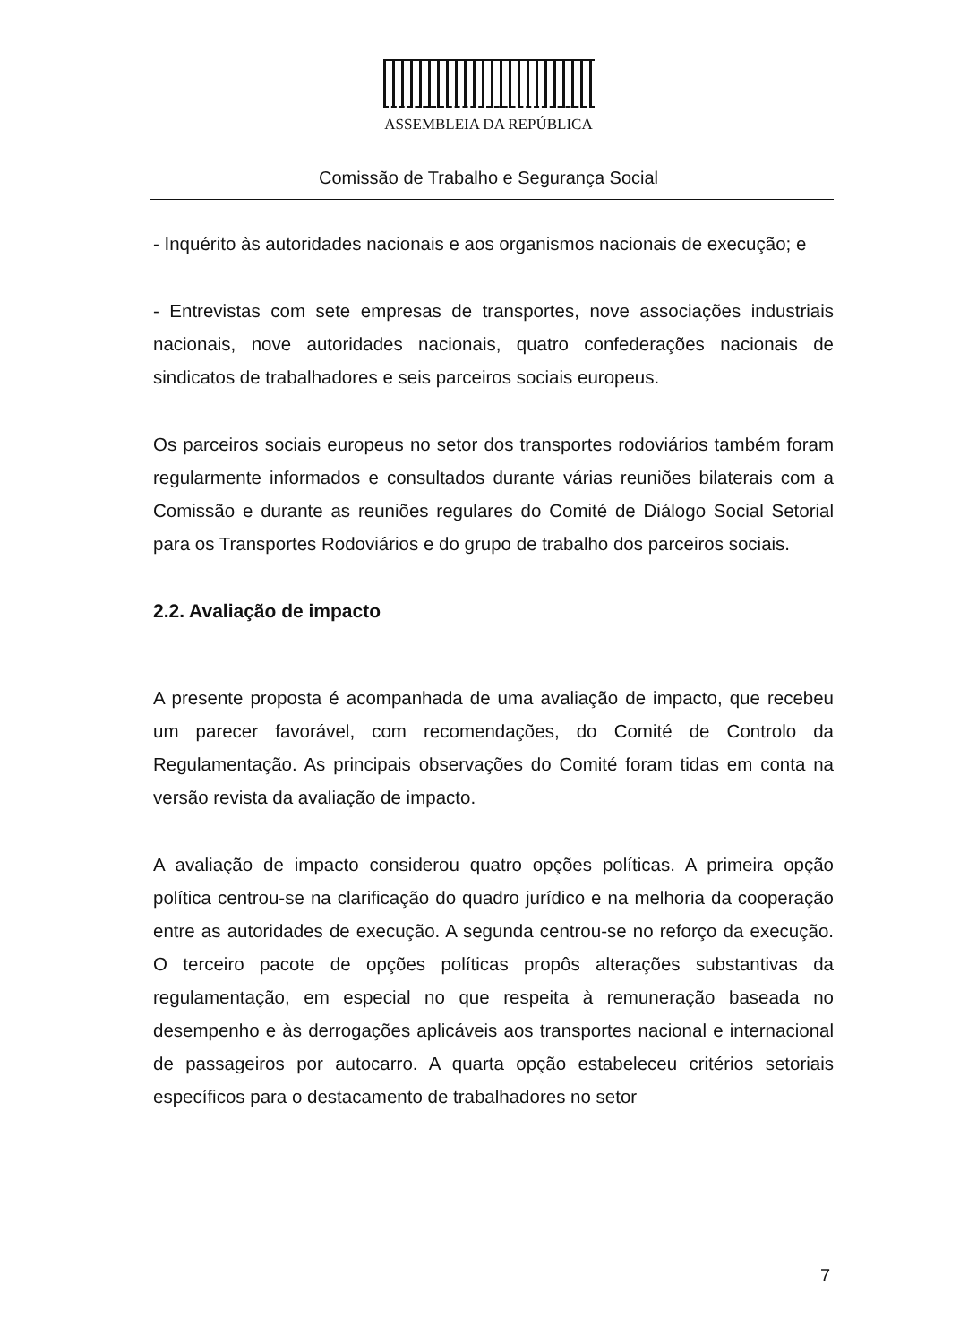ASSEMBLEIA DA REPÚBLICA
Comissão de Trabalho e Segurança Social
- Inquérito às autoridades nacionais e aos organismos nacionais de execução; e
- Entrevistas com sete empresas de transportes, nove associações industriais nacionais, nove autoridades nacionais, quatro confederações nacionais de sindicatos de trabalhadores e seis parceiros sociais europeus.
Os parceiros sociais europeus no setor dos transportes rodoviários também foram regularmente informados e consultados durante várias reuniões bilaterais com a Comissão e durante as reuniões regulares do Comité de Diálogo Social Setorial para os Transportes Rodoviários e do grupo de trabalho dos parceiros sociais.
2.2. Avaliação de impacto
A presente proposta é acompanhada de uma avaliação de impacto, que recebeu um parecer favorável, com recomendações, do Comité de Controlo da Regulamentação. As principais observações do Comité foram tidas em conta na versão revista da avaliação de impacto.
A avaliação de impacto considerou quatro opções políticas. A primeira opção política centrou-se na clarificação do quadro jurídico e na melhoria da cooperação entre as autoridades de execução. A segunda centrou-se no reforço da execução. O terceiro pacote de opções políticas propôs alterações substantivas da regulamentação, em especial no que respeita à remuneração baseada no desempenho e às derrogações aplicáveis aos transportes nacional e internacional de passageiros por autocarro. A quarta opção estabeleceu critérios setoriais específicos para o destacamento de trabalhadores no setor
7